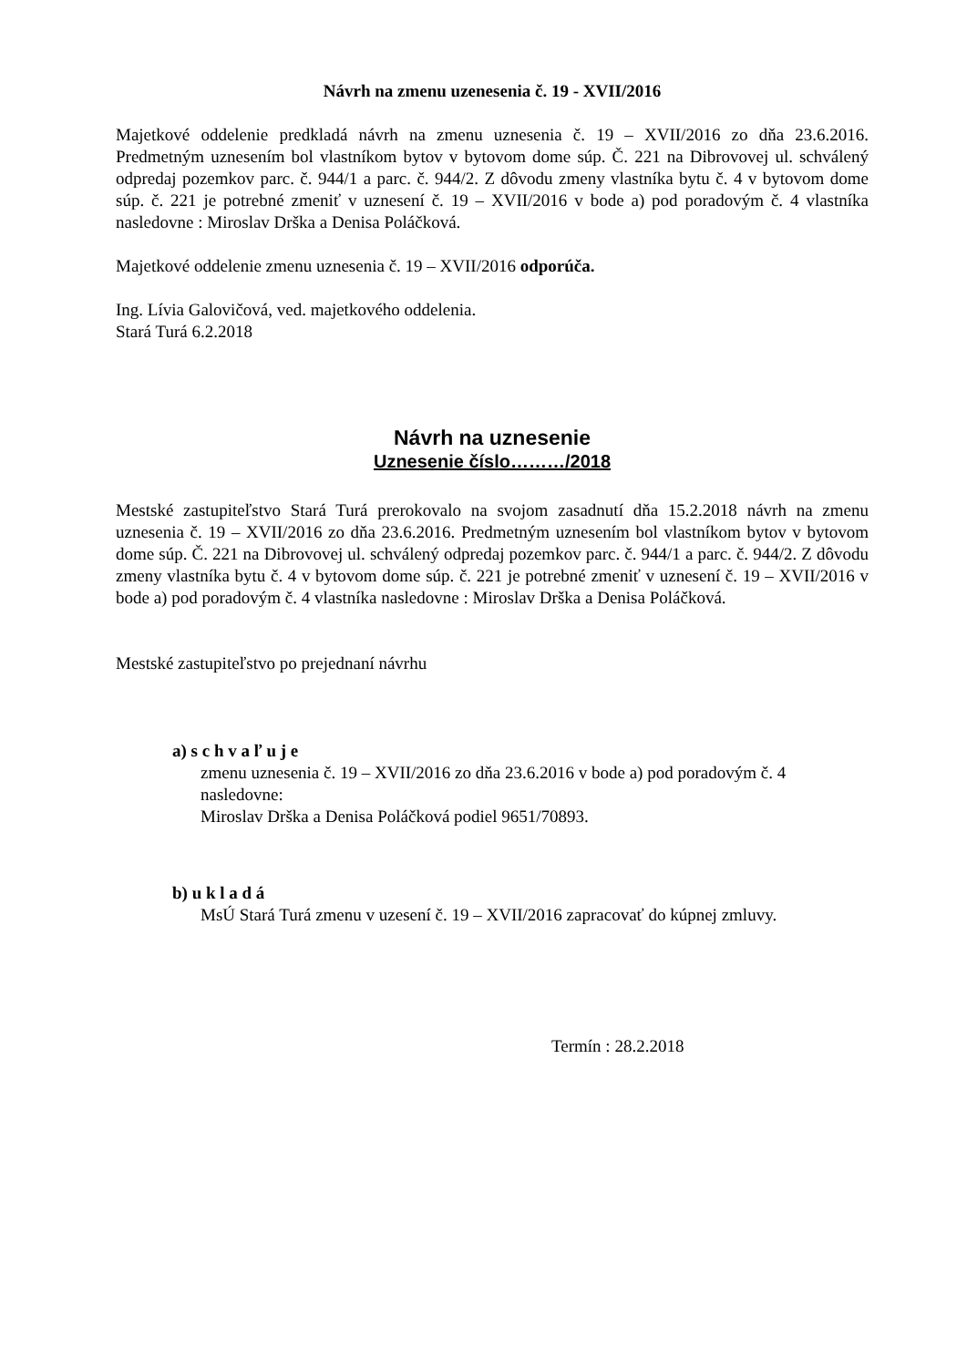Návrh na zmenu uzenesenia č. 19 - XVII/2016
Majetkové oddelenie predkladá návrh na zmenu uznesenia č. 19 – XVII/2016 zo dňa 23.6.2016. Predmetným uznesením bol vlastníkom bytov v bytovom dome súp. Č. 221 na Dibrovovej ul. schválený odpredaj pozemkov parc. č. 944/1 a parc. č. 944/2. Z dôvodu zmeny vlastníka bytu č. 4 v bytovom dome súp. č. 221 je potrebné zmeniť v uznesení č. 19 – XVII/2016 v bode a) pod poradovým č. 4 vlastníka nasledovne : Miroslav Drška a Denisa Poláčková.
Majetkové oddelenie zmenu uznesenia č. 19 – XVII/2016 odporúča.
Ing. Lívia Galovičová, ved. majetkového oddelenia.
Stará Turá 6.2.2018
Návrh na uznesenie
Uznesenie číslo………/2018
Mestské zastupiteľstvo Stará Turá prerokovalo na svojom zasadnutí dňa 15.2.2018 návrh na zmenu uznesenia č. 19 – XVII/2016 zo dňa 23.6.2016. Predmetným uznesením bol vlastníkom bytov v bytovom dome súp. Č. 221 na Dibrovovej ul. schválený odpredaj pozemkov parc. č. 944/1 a parc. č. 944/2. Z dôvodu zmeny vlastníka bytu č. 4 v bytovom dome súp. č. 221 je potrebné zmeniť v uznesení č. 19 – XVII/2016 v bode a) pod poradovým č. 4 vlastníka nasledovne : Miroslav Drška a Denisa Poláčková.
Mestské zastupiteľstvo po prejednaní návrhu
a) s c h v a ľ u j e
zmenu uznesenia č. 19 – XVII/2016 zo dňa 23.6.2016 v bode a) pod poradovým č. 4 nasledovne:
Miroslav Drška a Denisa Poláčková podiel 9651/70893.
b) u k l a d á
MsÚ Stará Turá zmenu v uzesení č. 19 – XVII/2016 zapracovať do kúpnej zmluvy.
Termín : 28.2.2018